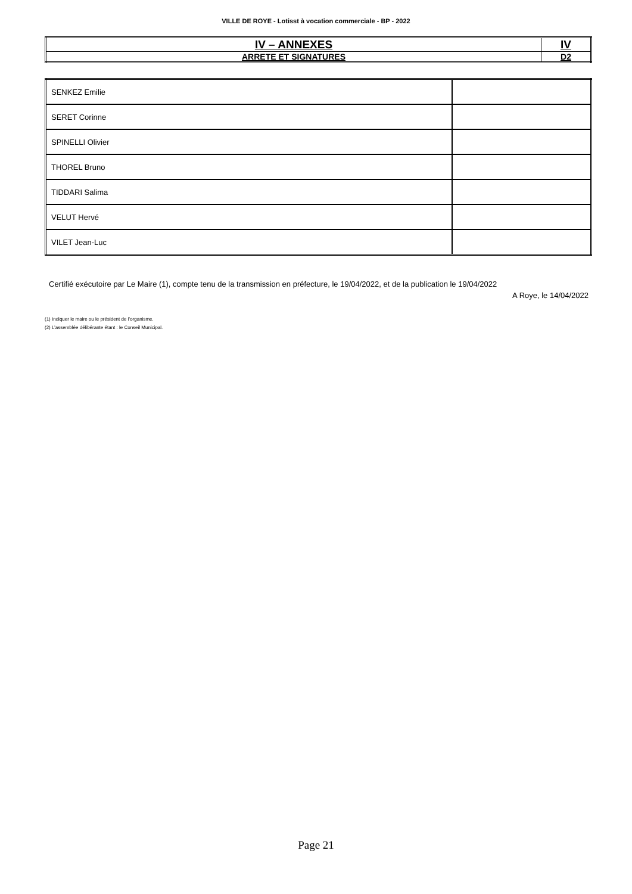VILLE DE ROYE - Lotisst à vocation commerciale - BP - 2022
| IV – ANNEXES | IV |
| ARRETE ET SIGNATURES | D2 |
| SENKEZ Emilie | |
| SERET Corinne | |
| SPINELLI Olivier | |
| THOREL Bruno | |
| TIDDARI Salima | |
| VELUT Hervé | |
| VILET Jean-Luc | |
Certifié exécutoire par Le Maire (1), compte tenu de la transmission en préfecture, le 19/04/2022, et de la publication le 19/04/2022
A Roye, le 14/04/2022
(1) Indiquer le maire ou le président de l’organisme.
(2) L’assemblée délibérante étant : le Conseil Municipal.
Page 21